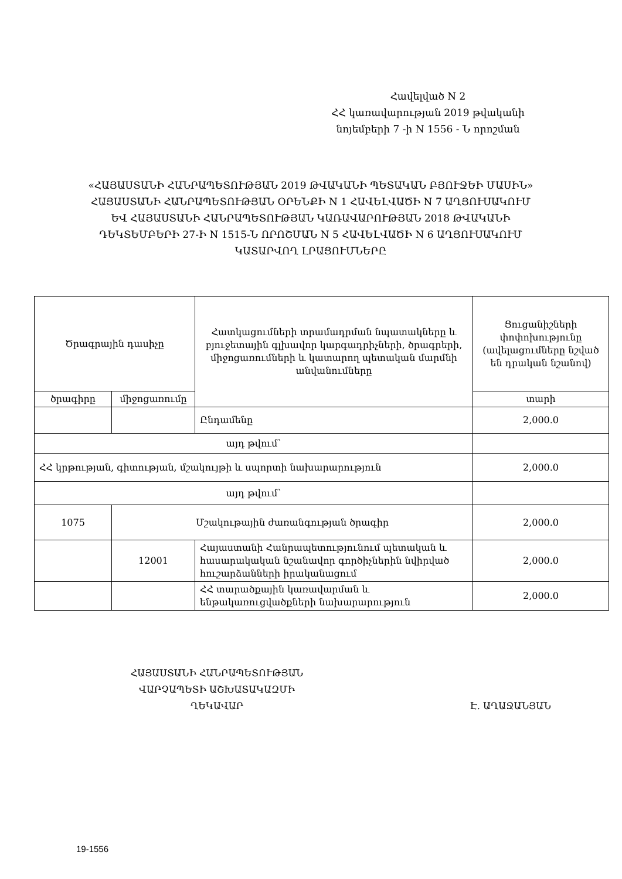Հավելված N 2
ՀՀ կառավարության 2019 թվականի
նոյեմբերի 7 -ի N 1556 - Ն որոշման
«ՀԱՅԱՍՏԱՆԻ ՀԱՆՐԱՊԵՏՈՒԹՅԱՆ 2019 ԹՎԱԿԱՆԻ ՊԵՏԱԿԱՆ ԲՅՈՒՋԵԻ ՄԱՍԻՆ» ՀԱՅԱՍՏԱՆԻ ՀԱՆՐԱՊԵՏՈՒԹՅԱՆ ՕՐԵՆՔԻ N 1 ՀԱՎԵԼՎԱԾԻ N 7 ԱՂՅՈՒՍԱԿՈՒՄ ԵՎ ՀԱՅԱՍՏԱՆԻ ՀԱՆՐԱՊԵՏՈՒԹՅԱՆ ԿԱՌԱՎԱՐՈՒԹՅԱՆ 2018 ԹՎԱԿԱՆԻ ԴԵԿՏԵՄԲԵՐԻ 27-Ի N 1515-Ն ՈՐՈՇՄԱՆ N 5 ՀԱՎԵԼՎԱԾԻ N 6 ԱՂՅՈՒՍԱԿՈՒՄ ԿԱՏԱՐՎՈՂ ԼՐԱՑՈՒՄՆԵՐԸ
| Ծրագրային դասիչը | | Հատկացումների տրամադրման նպատակները և բյուջետային գլխավոր կարգադրիչների, ծրագրերի, միջոցառումների և կատարող պետական մարմնի անվանումները | Ցուցանիշների փոփոխությունը (ավելացումները նշված են դրական նշանով) |
| --- | --- | --- | --- |
| ծրագիրը | միջոցառումը | | տարի |
| | | Ընդամենը | 2,000.0 |
| այդ թվում՝ | | | |
| ՀՀ կրթության, գիտության, մշակույթի և սպորտի նախարարություն | | | 2,000.0 |
| այդ թվում՝ | | | |
| 1075 | Մշակութային ժառանգության ծրագիր | | 2,000.0 |
| | 12001 | Հայաստանի Հանրապետությունում պետական և հասարակական նշանավոր գործիչներին նվիրված հուշարձանների իրականացում | 2,000.0 |
| | | ՀՀ տարածքային կառավարման և ենթակառուցվածքների նախարարություն | 2,000.0 |
ՀԱՅԱՍՏԱՆԻ ՀԱՆՐԱՊԵՏՈՒԹՅԱՆ
ՎԱՐՉԱՊԵՏԻ ԱՇԽԱՏԱԿԱԶՄԻ
ՂԵԿԱՎԱՐ
Է. ԱՂԱՋԱՆՅԱՆ
19-1556